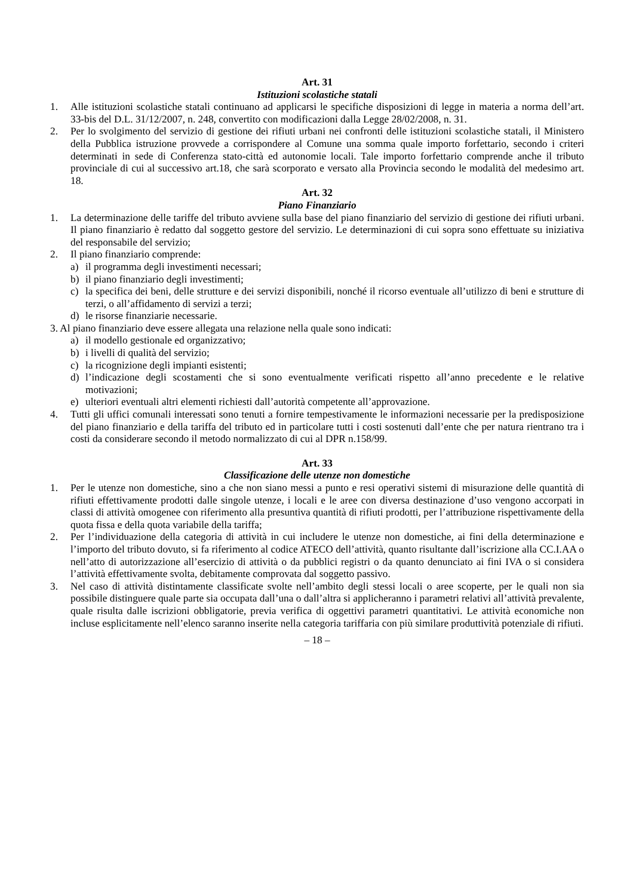Art. 31
Istituzioni scolastiche statali
1. Alle istituzioni scolastiche statali continuano ad applicarsi le specifiche disposizioni di legge in materia a norma dell’art. 33-bis del D.L. 31/12/2007, n. 248, convertito con modificazioni dalla Legge 28/02/2008, n. 31.
2. Per lo svolgimento del servizio di gestione dei rifiuti urbani nei confronti delle istituzioni scolastiche statali, il Ministero della Pubblica istruzione provvede a corrispondere al Comune una somma quale importo forfettario, secondo i criteri determinati in sede di Conferenza stato-città ed autonomie locali. Tale importo forfettario comprende anche il tributo provinciale di cui al successivo art.18, che sarà scorporato e versato alla Provincia secondo le modalità del medesimo art. 18.
Art. 32
Piano Finanziario
1. La determinazione delle tariffe del tributo avviene sulla base del piano finanziario del servizio di gestione dei rifiuti urbani. Il piano finanziario è redatto dal soggetto gestore del servizio. Le determinazioni di cui sopra sono effettuate su iniziativa del responsabile del servizio;
2. Il piano finanziario comprende:
a) il programma degli investimenti necessari;
b) il piano finanziario degli investimenti;
c) la specifica dei beni, delle strutture e dei servizi disponibili, nonché il ricorso eventuale all’utilizzo di beni e strutture di terzi, o all’affidamento di servizi a terzi;
d) le risorse finanziarie necessarie.
3. Al piano finanziario deve essere allegata una relazione nella quale sono indicati:
a) il modello gestionale ed organizzativo;
b) i livelli di qualità del servizio;
c) la ricognizione degli impianti esistenti;
d) l’indicazione degli scostamenti che si sono eventualmente verificati rispetto all’anno precedente e le relative motivazioni;
e) ulteriori eventuali altri elementi richiesti dall’autorità competente all’approvazione.
4. Tutti gli uffici comunali interessati sono tenuti a fornire tempestivamente le informazioni necessarie per la predisposizione del piano finanziario e della tariffa del tributo ed in particolare tutti i costi sostenuti dall’ente che per natura rientrano tra i costi da considerare secondo il metodo normalizzato di cui al DPR n.158/99.
Art. 33
Classificazione delle utenze non domestiche
1. Per le utenze non domestiche, sino a che non siano messi a punto e resi operativi sistemi di misurazione delle quantità di rifiuti effettivamente prodotti dalle singole utenze, i locali e le aree con diversa destinazione d’uso vengono accorpati in classi di attività omogenee con riferimento alla presuntiva quantità di rifiuti prodotti, per l’attribuzione rispettivamente della quota fissa e della quota variabile della tariffa;
2. Per l’individuazione della categoria di attività in cui includere le utenze non domestiche, ai fini della determinazione e l’importo del tributo dovuto, si fa riferimento al codice ATECO dell’attività, quanto risultante dall’iscrizione alla CC.I.AA o nell’atto di autorizzazione all’esercizio di attività o da pubblici registri o da quanto denunciato ai fini IVA o si considera l’attività effettivamente svolta, debitamente comprovata dal soggetto passivo.
3. Nel caso di attività distintamente classificate svolte nell’ambito degli stessi locali o aree scoperte, per le quali non sia possibile distinguere quale parte sia occupata dall’una o dall’altra si applicheranno i parametri relativi all’attività prevalente, quale risulta dalle iscrizioni obbligatorie, previa verifica di oggettivi parametri quantitativi. Le attività economiche non incluse esplicitamente nell’elenco saranno inserite nella categoria tariffaria con più similare produttività potenziale di rifiuti.
– 18 –